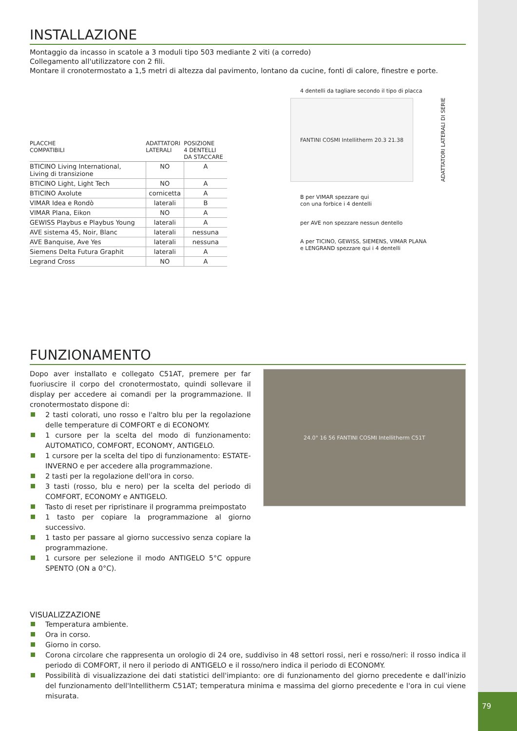79
INSTALLAZIONE
Montaggio da incasso in scatole a 3 moduli tipo 503 mediante 2 viti (a corredo)
Collegamento all'utilizzatore con 2 fili.
Montare il cronotermostato a 1,5 metri di altezza dal pavimento, lontano da cucine, fonti di calore, finestre e porte.
| PLACCHE COMPATIBILI | ADATTATORI LATERALI | POSIZIONE 4 DENTELLI DA STACCARE |
| --- | --- | --- |
| BTICINO Living International, Living di transizione | NO | A |
| BTICINO Light, Light Tech | NO | A |
| BTICINO Axolute | cornicetta | A |
| VIMAR Idea e Rondò | laterali | B |
| VIMAR Plana, Eikon | NO | A |
| GEWISS Playbus e Playbus Young | laterali | A |
| AVE sistema 45, Noir, Blanc | laterali | nessuna |
| AVE Banquise, Ave Yes | laterali | nessuna |
| Siemens Delta Futura Graphit | laterali | A |
| Legrand Cross | NO | A |
4 dentelli da tagliare secondo il tipo di placca
FANTINI COSMI Intellitherm 20.3 21.38
ADATTATORI LATERALI DI SERIE
B per VIMAR spezzare qui
con una forbice i 4 dentelli
per AVE non spezzare nessun dentello
A per TICINO, GEWISS, SIEMENS, VIMAR PLANA
e LENGRAND spezzare qui i 4 dentelli
FUNZIONAMENTO
Dopo aver installato e collegato C51AT, premere per far fuoriuscire il corpo del cronotermostato, quindi sollevare il display per accedere ai comandi per la programmazione. Il cronotermostato dispone di:
2 tasti colorati, uno rosso e l'altro blu per la regolazione delle temperature di COMFORT e di ECONOMY.
1 cursore per la scelta del modo di funzionamento: AUTOMATICO, COMFORT, ECONOMY, ANTIGELO.
1 cursore per la scelta del tipo di funzionamento: ESTATE-INVERNO e per accedere alla programmazione.
2 tasti per la regolazione dell'ora in corso.
3 tasti (rosso, blu e nero) per la scelta del periodo di COMFORT, ECONOMY e ANTIGELO.
Tasto di reset per ripristinare il programma preimpostato
1 tasto per copiare la programmazione al giorno successivo.
1 tasto per passare al giorno successivo senza copiare la programmazione.
1 cursore per selezione il modo ANTIGELO 5°C oppure SPENTO (ON a 0°C).
24.0° 16 56 FANTINI COSMI Intellitherm C51T
VISUALIZZAZIONE
Temperatura ambiente.
Ora in corso.
Giorno in corso.
Corona circolare che rappresenta un orologio di 24 ore, suddiviso in 48 settori rossi, neri e rosso/neri: il rosso indica il periodo di COMFORT, il nero il periodo di ANTIGELO e il rosso/nero indica il periodo di ECONOMY.
Possibilità di visualizzazione dei dati statistici dell'impianto: ore di funzionamento del giorno precedente e dall'inizio del funzionamento dell'Intellitherm C51AT; temperatura minima e massima del giorno precedente e l'ora in cui viene misurata.